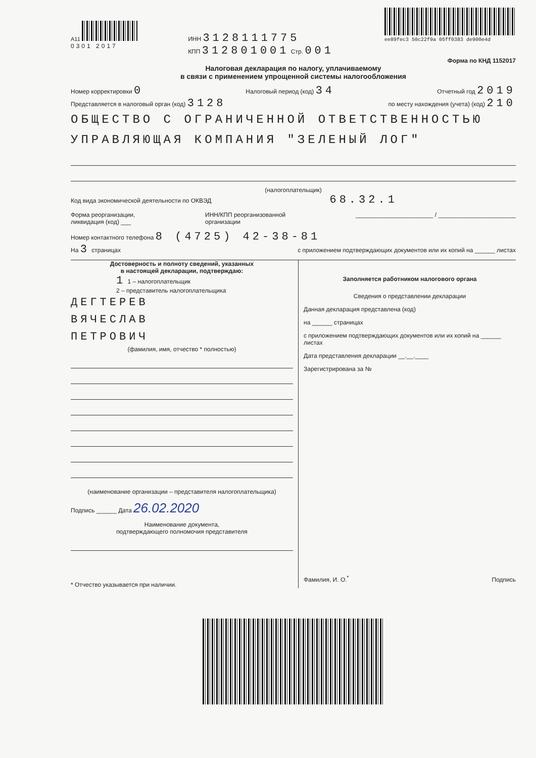A11
0301 2017
ИНН 3128111775
КПП 312801001 Стр. 001
ee89fec3 50c22f9a 05ff0383 de900e4d
Форма по КНД 1152017
Налоговая декларация по налогу, уплачиваемому
в связи с применением упрощенной системы налогообложения
Номер корректировки 0 Налоговый период (код) 34 Отчетный год 2019
Представляется в налоговый орган (код) 3128 по месту нахождения (учета) (код) 210
ОБЩЕСТВО С ОГРАНИЧЕННОЙ ОТВЕТСТВЕННОСТЬЮ
УПРАВЛЯЮЩАЯ КОМПАНИЯ "ЗЕЛЕНЫЙ ЛОГ"
(налогоплательщик)
Код вида экономической деятельности по ОКВЭД 68.32.1
Форма реорганизации,
ликвидация (код) ___ ИНН/КПП реорганизованной
организации _______________________ / _______________________
Номер контактного телефона 8 (4725) 42-38-81
На 3 страницах с приложением подтверждающих документов или их копий на ______ листах
Достоверность и полноту сведений, указанных
в настоящей декларации, подтверждаю:
1 1 – налогоплательщик
2 – представитель налогоплательщика
ДЕГТЕРЕВ
ВЯЧЕСЛАВ
ПЕТРОВИЧ
(фамилия, имя, отчество * полностью)
(наименование организации – представителя налогоплательщика)
Подпись ______ Дата 26.02.2020
Наименование документа,
подтверждающего полномочия представителя
* Отчество указывается при наличии.
Заполняется работником налогового органа
Сведения о представлении декларации
Данная декларация представлена (код)
на ______ страницах
с приложением подтверждающих документов или их копий на ______ листах
Дата представления декларации __.__.____
Зарегистрирована за №
Фамилия, И. О.<sup>*</sup> Подпись